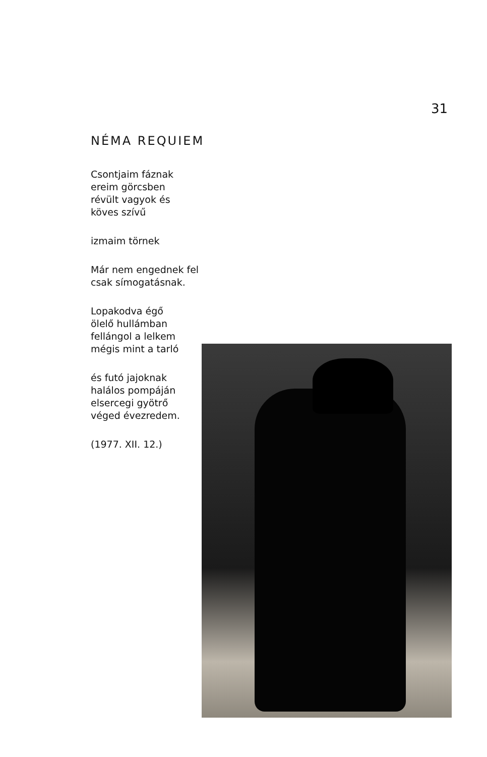31
NÉMA REQUIEM
Csontjaim fáznak
ereim görcsben
révült vagyok és
köves szívű
izmaim törnek
Már nem engednek fel
csak símogatásnak.
Lopakodva égő
ölelő hullámban
fellángol a lelkem
mégis mint a tarló
és futó jajoknak
halálos pompáján
elsercegi gyötrő
véged évezredem.
(1977. XII. 12.)